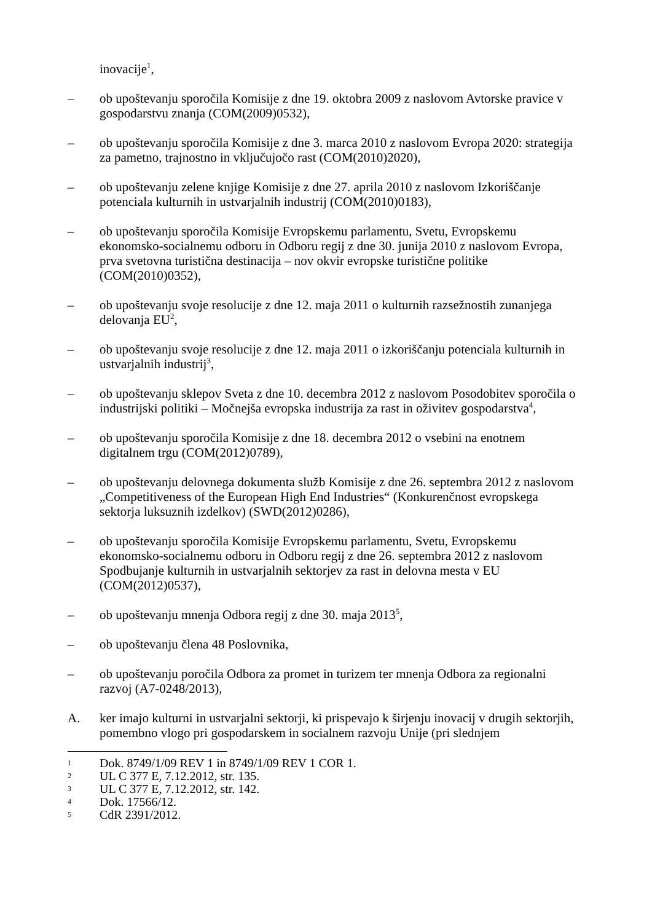inovacije<sup>1</sup>,
– ob upoštevanju sporočila Komisije z dne 19. oktobra 2009 z naslovom Avtorske pravice v gospodarstvu znanja (COM(2009)0532),
– ob upoštevanju sporočila Komisije z dne 3. marca 2010 z naslovom Evropa 2020: strategija za pametno, trajnostno in vključujočo rast (COM(2010)2020),
– ob upoštevanju zelene knjige Komisije z dne 27. aprila 2010 z naslovom Izkoriščanje potenciala kulturnih in ustvarjalnih industrij (COM(2010)0183),
– ob upoštevanju sporočila Komisije Evropskemu parlamentu, Svetu, Evropskemu ekonomsko-socialnemu odboru in Odboru regij z dne 30. junija 2010 z naslovom Evropa, prva svetovna turistična destinacija – nov okvir evropske turistične politike (COM(2010)0352),
– ob upoštevanju svoje resolucije z dne 12. maja 2011 o kulturnih razsežnostih zunanjega delovanja EU<sup>2</sup>,
– ob upoštevanju svoje resolucije z dne 12. maja 2011 o izkoriščanju potenciala kulturnih in ustvarjalnih industrij<sup>3</sup>,
– ob upoštevanju sklepov Sveta z dne 10. decembra 2012 z naslovom Posodobitev sporočila o industrijski politiki – Močnejša evropska industrija za rast in oživitev gospodarstva<sup>4</sup>,
– ob upoštevanju sporočila Komisije z dne 18. decembra 2012 o vsebini na enotnem digitalnem trgu (COM(2012)0789),
– ob upoštevanju delovnega dokumenta služb Komisije z dne 26. septembra 2012 z naslovom „Competitiveness of the European High End Industries“ (Konkurenčnost evropskega sektorja luksuznih izdelkov) (SWD(2012)0286),
– ob upoštevanju sporočila Komisije Evropskemu parlamentu, Svetu, Evropskemu ekonomsko-socialnemu odboru in Odboru regij z dne 26. septembra 2012 z naslovom Spodbujanje kulturnih in ustvarjalnih sektorjev za rast in delovna mesta v EU (COM(2012)0537),
– ob upoštevanju mnenja Odbora regij z dne 30. maja 2013<sup>5</sup>,
– ob upoštevanju člena 48 Poslovnika,
– ob upoštevanju poročila Odbora za promet in turizem ter mnenja Odbora za regionalni razvoj (A7-0248/2013),
A. ker imajo kulturni in ustvarjalni sektorji, ki prispevajo k širjenju inovacij v drugih sektorjih, pomembno vlogo pri gospodarskem in socialnem razvoju Unije (pri slednjem
1
Dok. 8749/1/09 REV 1 in 8749/1/09 REV 1 COR 1.
2
UL C 377 E, 7.12.2012, str. 135.
3
UL C 377 E, 7.12.2012, str. 142.
4
Dok. 17566/12.
5
CdR 2391/2012.